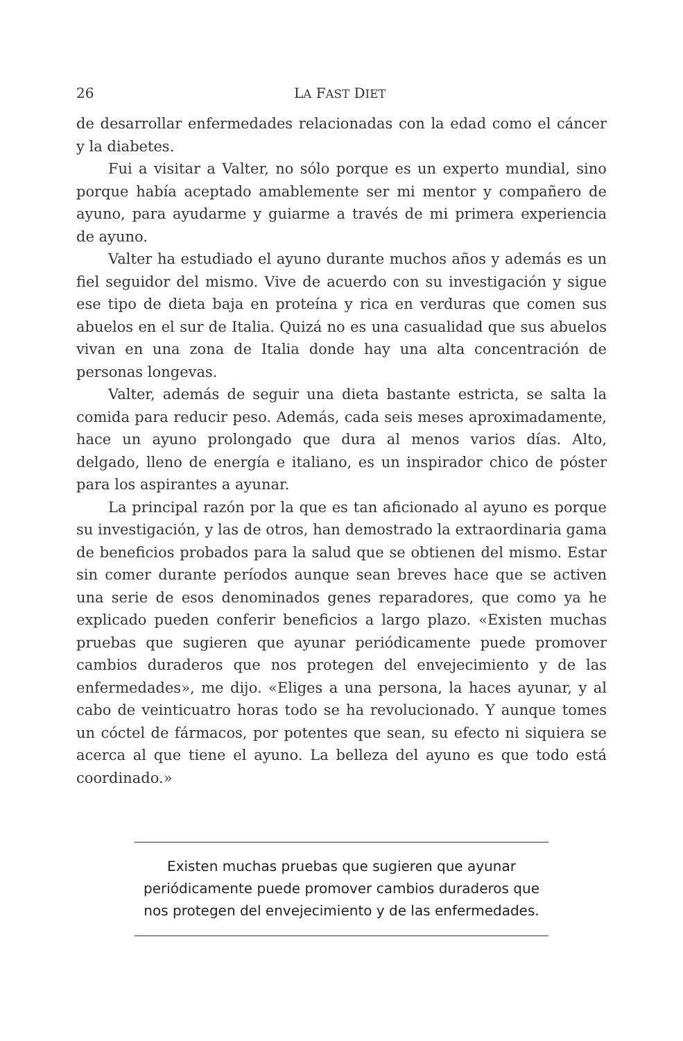26 LA FAST DIET
de desarrollar enfermedades relacionadas con la edad como el cáncer y la diabetes.
Fui a visitar a Valter, no sólo porque es un experto mundial, sino porque había aceptado amablemente ser mi mentor y compañero de ayuno, para ayudarme y guiarme a través de mi primera experiencia de ayuno.
Valter ha estudiado el ayuno durante muchos años y además es un fiel seguidor del mismo. Vive de acuerdo con su investigación y sigue ese tipo de dieta baja en proteína y rica en verduras que comen sus abuelos en el sur de Italia. Quizá no es una casualidad que sus abuelos vivan en una zona de Italia donde hay una alta concentración de personas longevas.
Valter, además de seguir una dieta bastante estricta, se salta la comida para reducir peso. Además, cada seis meses aproximadamente, hace un ayuno prolongado que dura al menos varios días. Alto, delgado, lleno de energía e italiano, es un inspirador chico de póster para los aspirantes a ayunar.
La principal razón por la que es tan aficionado al ayuno es porque su investigación, y las de otros, han demostrado la extraordinaria gama de beneficios probados para la salud que se obtienen del mismo. Estar sin comer durante períodos aunque sean breves hace que se activen una serie de esos denominados genes reparadores, que como ya he explicado pueden conferir beneficios a largo plazo. «Existen muchas pruebas que sugieren que ayunar periódicamente puede promover cambios duraderos que nos protegen del envejecimiento y de las enfermedades», me dijo. «Eliges a una persona, la haces ayunar, y al cabo de veinticuatro horas todo se ha revolucionado. Y aunque tomes un cóctel de fármacos, por potentes que sean, su efecto ni siquiera se acerca al que tiene el ayuno. La belleza del ayuno es que todo está coordinado.»
Existen muchas pruebas que sugieren que ayunar periódicamente puede promover cambios duraderos que nos protegen del envejecimiento y de las enfermedades.